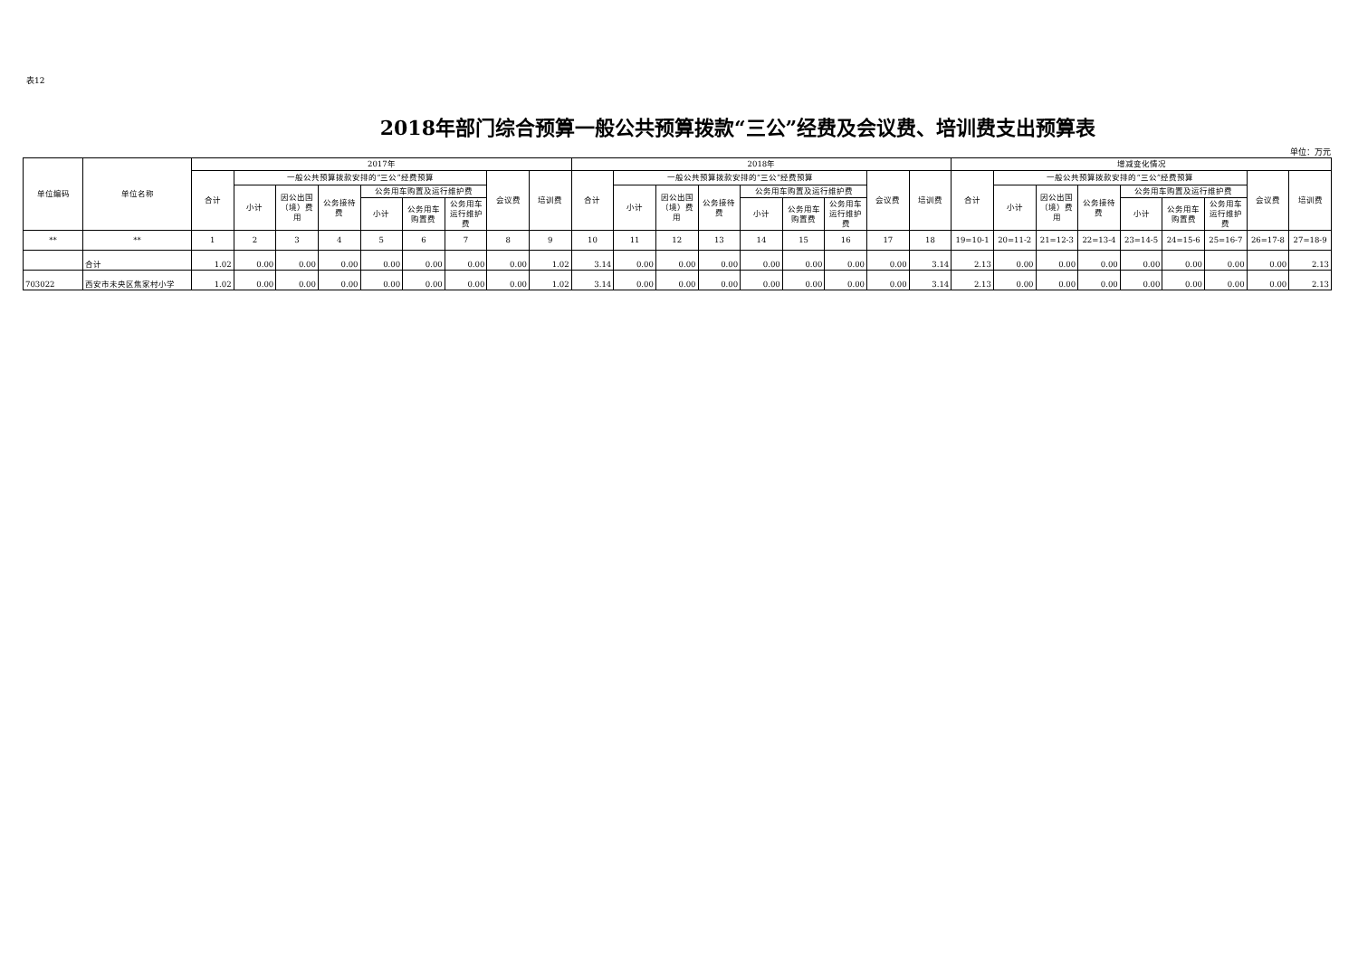表12
2018年部门综合预算一般公共预算拨款“三公”经费及会议费、培训费支出预算表
单位：万元
| 单位编码 | 单位名称 | 2017年 | | | | | | | | | 2018年 | | | | | | | | | 增减变化情况 | | | | | | | | |
| --- | --- | --- | --- | --- | --- | --- | --- | --- | --- | --- | --- | --- | --- | --- | --- | --- | --- | --- | --- | --- | --- | --- | --- | --- | --- | --- | --- | --- |
| | | 合计 | 一般公共预算拨款安排的“三公”经费预算 | | | | | | 会议费 | 培训费 | 合计 | 一般公共预算拨款安排的“三公”经费预算 | | | | | | 会议费 | 培训费 | 合计 | 一般公共预算拨款安排的“三公”经费预算 | | | | | | 会议费 | 培训费 |
| | | | 小计 | 因公出国（境）费用 | 公务接待费 | 公务用车购置及运行维护费 | | | | | | 小计 | 因公出国（境）费用 | 公务接待费 | 公务用车购置及运行维护费 | | | | | | 小计 | 因公出国（境）费用 | 公务接待费 | 公务用车购置及运行维护费 | | | | |
| | | | | | | 小计 | 公务用车购置费 | 公务用车运行维护费 | | | | | | | 小计 | 公务用车购置费 | 公务用车运行维护费 | | | | | | | 小计 | 公务用车购置费 | 公务用车运行维护费 | | |
| ** | ** | 1 | 2 | 3 | 4 | 5 | 6 | 7 | 8 | 9 | 10 | 11 | 12 | 13 | 14 | 15 | 16 | 17 | 18 | 19=10-1 | 20=11-2 | 21=12-3 | 22=13-4 | 23=14-5 | 24=15-6 | 25=16-7 | 26=17-8 | 27=18-9 |
| | 合计 | 1.02 | 0.00 | 0.00 | 0.00 | 0.00 | 0.00 | 0.00 | 0.00 | 1.02 | 3.14 | 0.00 | 0.00 | 0.00 | 0.00 | 0.00 | 0.00 | 0.00 | 3.14 | 2.13 | 0.00 | 0.00 | 0.00 | 0.00 | 0.00 | 0.00 | 0.00 | 2.13 |
| 703022 | 西安市未央区焦家村小学 | 1.02 | 0.00 | 0.00 | 0.00 | 0.00 | 0.00 | 0.00 | 0.00 | 1.02 | 3.14 | 0.00 | 0.00 | 0.00 | 0.00 | 0.00 | 0.00 | 0.00 | 3.14 | 2.13 | 0.00 | 0.00 | 0.00 | 0.00 | 0.00 | 0.00 | 0.00 | 2.13 |